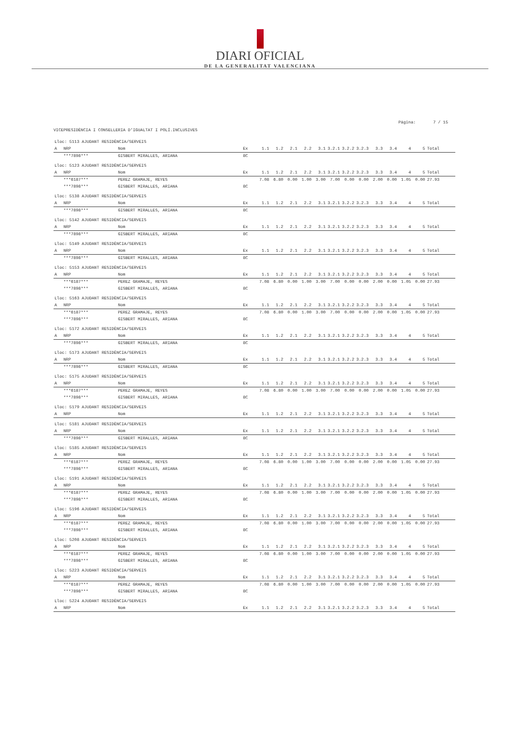DIARI OFICIAL
DE LA GENERALITAT VALENCIANA
Página: 7 / 15
VICEPRESIDÈNCIA I CONSELLERIA D'IGUALTAT I POLÍ.INCLUSIVES
| Lloc: 5113 AJUDANT RESIDÈNCIA/SERVEIS | | | | | | | | | | | | | | | | |
| A | NRP | Nom | Ex | 1.1 | 1.2 | 2.1 | 2.2 | 3.1 | 3.2.1 | 3.2.2 | 3.2.3 | 3.3 | 3.4 | 4 | 5 | Total |
| | ***7898*** | GISBERT MIRALLES, ARIANA | 8C | | | | | | | | | | | | | |
| Lloc: 5123 AJUDANT RESIDÈNCIA/SERVEIS | | | | | | | | | | | | | | | | |
| A | NRP | Nom | Ex | 1.1 | 1.2 | 2.1 | 2.2 | 3.1 | 3.2.1 | 3.2.2 | 3.2.3 | 3.3 | 3.4 | 4 | 5 | Total |
| | ***6187*** | PEREZ GRAMAJE, REYES | | 7.08 | 6.80 | 0.00 | 1.00 | 3.00 | 7.00 | 0.00 | 0.00 | 2.00 | 0.00 | 1.05 | 0.00 | 27.93 |
| | ***7898*** | GISBERT MIRALLES, ARIANA | 8C | | | | | | | | | | | | | |
| Lloc: 5138 AJUDANT RESIDÈNCIA/SERVEIS | | | | | | | | | | | | | | | | |
| A | NRP | Nom | Ex | 1.1 | 1.2 | 2.1 | 2.2 | 3.1 | 3.2.1 | 3.2.2 | 3.2.3 | 3.3 | 3.4 | 4 | 5 | Total |
| | ***7898*** | GISBERT MIRALLES, ARIANA | 8C | | | | | | | | | | | | | |
| Lloc: 5142 AJUDANT RESIDÈNCIA/SERVEIS | | | | | | | | | | | | | | | | |
| A | NRP | Nom | Ex | 1.1 | 1.2 | 2.1 | 2.2 | 3.1 | 3.2.1 | 3.2.2 | 3.2.3 | 3.3 | 3.4 | 4 | 5 | Total |
| | ***7898*** | GISBERT MIRALLES, ARIANA | 8C | | | | | | | | | | | | | |
| Lloc: 5149 AJUDANT RESIDÈNCIA/SERVEIS | | | | | | | | | | | | | | | | |
| A | NRP | Nom | Ex | 1.1 | 1.2 | 2.1 | 2.2 | 3.1 | 3.2.1 | 3.2.2 | 3.2.3 | 3.3 | 3.4 | 4 | 5 | Total |
| | ***7898*** | GISBERT MIRALLES, ARIANA | 8C | | | | | | | | | | | | | |
| Lloc: 5153 AJUDANT RESIDÈNCIA/SERVEIS | | | | | | | | | | | | | | | | |
| A | NRP | Nom | Ex | 1.1 | 1.2 | 2.1 | 2.2 | 3.1 | 3.2.1 | 3.2.2 | 3.2.3 | 3.3 | 3.4 | 4 | 5 | Total |
| | ***6187*** | PEREZ GRAMAJE, REYES | | 7.08 | 6.80 | 0.00 | 1.00 | 3.00 | 7.00 | 0.00 | 0.00 | 2.00 | 0.00 | 1.05 | 0.00 | 27.93 |
| | ***7898*** | GISBERT MIRALLES, ARIANA | 8C | | | | | | | | | | | | | |
| Lloc: 5163 AJUDANT RESIDÈNCIA/SERVEIS | | | | | | | | | | | | | | | | |
| A | NRP | Nom | Ex | 1.1 | 1.2 | 2.1 | 2.2 | 3.1 | 3.2.1 | 3.2.2 | 3.2.3 | 3.3 | 3.4 | 4 | 5 | Total |
| | ***6187*** | PEREZ GRAMAJE, REYES | | 7.08 | 6.80 | 0.00 | 1.00 | 3.00 | 7.00 | 0.00 | 0.00 | 2.00 | 0.00 | 1.05 | 0.00 | 27.93 |
| | ***7898*** | GISBERT MIRALLES, ARIANA | 8C | | | | | | | | | | | | | |
| Lloc: 5172 AJUDANT RESIDÈNCIA/SERVEIS | | | | | | | | | | | | | | | | |
| A | NRP | Nom | Ex | 1.1 | 1.2 | 2.1 | 2.2 | 3.1 | 3.2.1 | 3.2.2 | 3.2.3 | 3.3 | 3.4 | 4 | 5 | Total |
| | ***7898*** | GISBERT MIRALLES, ARIANA | 8C | | | | | | | | | | | | | |
| Lloc: 5173 AJUDANT RESIDÈNCIA/SERVEIS | | | | | | | | | | | | | | | | |
| A | NRP | Nom | Ex | 1.1 | 1.2 | 2.1 | 2.2 | 3.1 | 3.2.1 | 3.2.2 | 3.2.3 | 3.3 | 3.4 | 4 | 5 | Total |
| | ***7898*** | GISBERT MIRALLES, ARIANA | 8C | | | | | | | | | | | | | |
| Lloc: 5175 AJUDANT RESIDÈNCIA/SERVEIS | | | | | | | | | | | | | | | | |
| A | NRP | Nom | Ex | 1.1 | 1.2 | 2.1 | 2.2 | 3.1 | 3.2.1 | 3.2.2 | 3.2.3 | 3.3 | 3.4 | 4 | 5 | Total |
| | ***6187*** | PEREZ GRAMAJE, REYES | | 7.08 | 6.80 | 0.00 | 1.00 | 3.00 | 7.00 | 0.00 | 0.00 | 2.00 | 0.00 | 1.05 | 0.00 | 27.93 |
| | ***7898*** | GISBERT MIRALLES, ARIANA | 8C | | | | | | | | | | | | | |
| Lloc: 5179 AJUDANT RESIDÈNCIA/SERVEIS | | | | | | | | | | | | | | | | |
| A | NRP | Nom | Ex | 1.1 | 1.2 | 2.1 | 2.2 | 3.1 | 3.2.1 | 3.2.2 | 3.2.3 | 3.3 | 3.4 | 4 | 5 | Total |
| Lloc: 5181 AJUDANT RESIDÈNCIA/SERVEIS | | | | | | | | | | | | | | | | |
| A | NRP | Nom | Ex | 1.1 | 1.2 | 2.1 | 2.2 | 3.1 | 3.2.1 | 3.2.2 | 3.2.3 | 3.3 | 3.4 | 4 | 5 | Total |
| | ***7898*** | GISBERT MIRALLES, ARIANA | 8C | | | | | | | | | | | | | |
| Lloc: 5185 AJUDANT RESIDÈNCIA/SERVEIS | | | | | | | | | | | | | | | | |
| A | NRP | Nom | Ex | 1.1 | 1.2 | 2.1 | 2.2 | 3.1 | 3.2.1 | 3.2.2 | 3.2.3 | 3.3 | 3.4 | 4 | 5 | Total |
| | ***6187*** | PEREZ GRAMAJE, REYES | | 7.08 | 6.80 | 0.00 | 1.00 | 3.00 | 7.00 | 0.00 | 0.00 | 2.00 | 0.00 | 1.05 | 0.00 | 27.93 |
| | ***7898*** | GISBERT MIRALLES, ARIANA | 8C | | | | | | | | | | | | | |
| Lloc: 5191 AJUDANT RESIDÈNCIA/SERVEIS | | | | | | | | | | | | | | | | |
| A | NRP | Nom | Ex | 1.1 | 1.2 | 2.1 | 2.2 | 3.1 | 3.2.1 | 3.2.2 | 3.2.3 | 3.3 | 3.4 | 4 | 5 | Total |
| | ***6187*** | PEREZ GRAMAJE, REYES | | 7.08 | 6.80 | 0.00 | 1.00 | 3.00 | 7.00 | 0.00 | 0.00 | 2.00 | 0.00 | 1.05 | 0.00 | 27.93 |
| | ***7898*** | GISBERT MIRALLES, ARIANA | 8C | | | | | | | | | | | | | |
| Lloc: 5196 AJUDANT RESIDÈNCIA/SERVEIS | | | | | | | | | | | | | | | | |
| A | NRP | Nom | Ex | 1.1 | 1.2 | 2.1 | 2.2 | 3.1 | 3.2.1 | 3.2.2 | 3.2.3 | 3.3 | 3.4 | 4 | 5 | Total |
| | ***6187*** | PEREZ GRAMAJE, REYES | | 7.08 | 6.80 | 0.00 | 1.00 | 3.00 | 7.00 | 0.00 | 0.00 | 2.00 | 0.00 | 1.05 | 0.00 | 27.93 |
| | ***7898*** | GISBERT MIRALLES, ARIANA | 8C | | | | | | | | | | | | | |
| Lloc: 5208 AJUDANT RESIDÈNCIA/SERVEIS | | | | | | | | | | | | | | | | |
| A | NRP | Nom | Ex | 1.1 | 1.2 | 2.1 | 2.2 | 3.1 | 3.2.1 | 3.2.2 | 3.2.3 | 3.3 | 3.4 | 4 | 5 | Total |
| | ***6187*** | PEREZ GRAMAJE, REYES | | 7.08 | 6.80 | 0.00 | 1.00 | 3.00 | 7.00 | 0.00 | 0.00 | 2.00 | 0.00 | 1.05 | 0.00 | 27.93 |
| | ***7898*** | GISBERT MIRALLES, ARIANA | 8C | | | | | | | | | | | | | |
| Lloc: 5223 AJUDANT RESIDÈNCIA/SERVEIS | | | | | | | | | | | | | | | | |
| A | NRP | Nom | Ex | 1.1 | 1.2 | 2.1 | 2.2 | 3.1 | 3.2.1 | 3.2.2 | 3.2.3 | 3.3 | 3.4 | 4 | 5 | Total |
| | ***6187*** | PEREZ GRAMAJE, REYES | | 7.08 | 6.80 | 0.00 | 1.00 | 3.00 | 7.00 | 0.00 | 0.00 | 2.00 | 0.00 | 1.05 | 0.00 | 27.93 |
| | ***7898*** | GISBERT MIRALLES, ARIANA | 8C | | | | | | | | | | | | | |
| Lloc: 5224 AJUDANT RESIDÈNCIA/SERVEIS | | | | | | | | | | | | | | | | |
| A | NRP | Nom | Ex | 1.1 | 1.2 | 2.1 | 2.2 | 3.1 | 3.2.1 | 3.2.2 | 3.2.3 | 3.3 | 3.4 | 4 | 5 | Total |